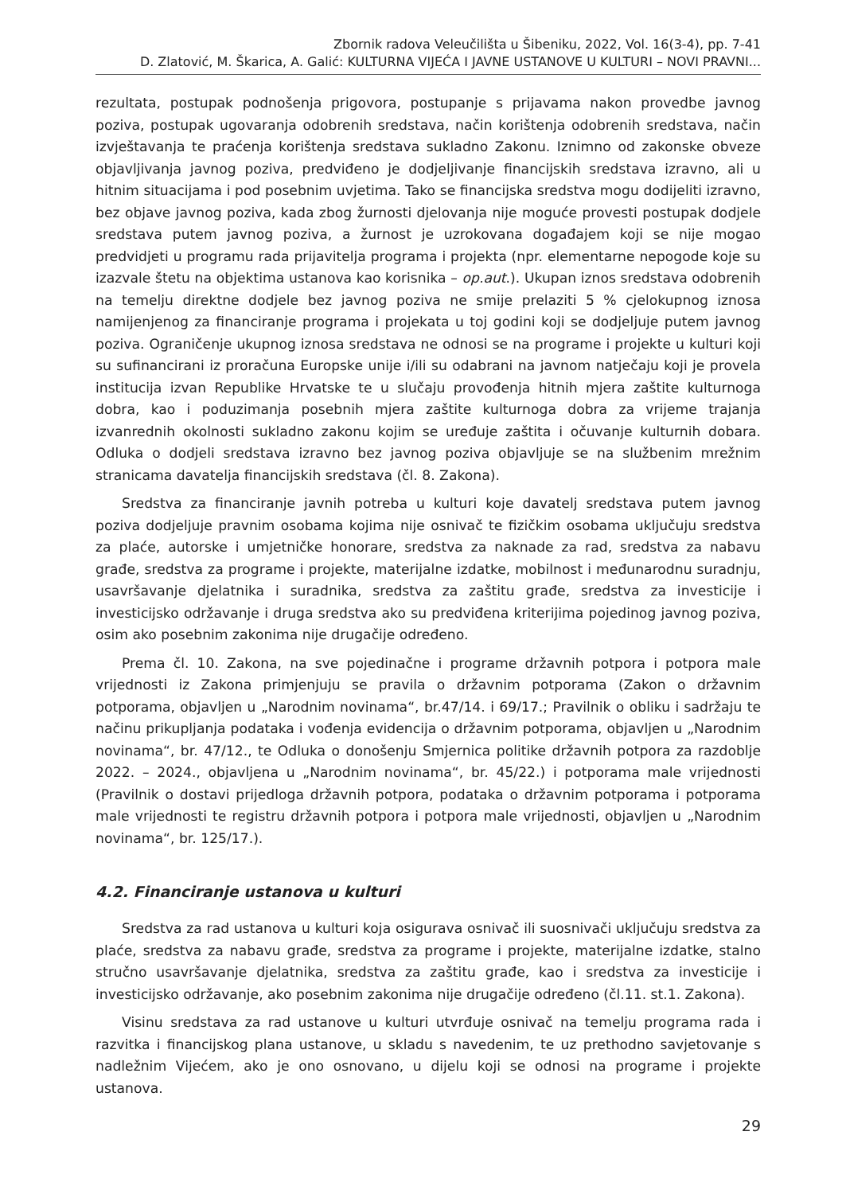Zbornik radova Veleučilišta u Šibeniku, 2022, Vol. 16(3-4), pp. 7-41
D. Zlatović, M. Škarica, A. Galić: KULTURNA VIJEĆA I JAVNE USTANOVE U KULTURI – NOVI PRAVNI...
rezultata, postupak podnošenja prigovora, postupanje s prijavama nakon provedbe javnog poziva, postupak ugovaranja odobrenih sredstava, način korištenja odobrenih sredstava, način izvještavanja te praćenja korištenja sredstava sukladno Zakonu. Iznimno od zakonske obveze objavljivanja javnog poziva, predviđeno je dodjeljivanje financijskih sredstava izravno, ali u hitnim situacijama i pod posebnim uvjetima. Tako se financijska sredstva mogu dodijeliti izravno, bez objave javnog poziva, kada zbog žurnosti djelovanja nije moguće provesti postupak dodjele sredstava putem javnog poziva, a žurnost je uzrokovana događajem koji se nije mogao predvidjeti u programu rada prijavitelja programa i projekta (npr. elementarne nepogode koje su izazvale štetu na objektima ustanova kao korisnika – op.aut.). Ukupan iznos sredstava odobrenih na temelju direktne dodjele bez javnog poziva ne smije prelaziti 5 % cjelokupnog iznosa namijenjenog za financiranje programa i projekata u toj godini koji se dodjeljuje putem javnog poziva. Ograničenje ukupnog iznosa sredstava ne odnosi se na programe i projekte u kulturi koji su sufinancirani iz proračuna Europske unije i/ili su odabrani na javnom natječaju koji je provela institucija izvan Republike Hrvatske te u slučaju provođenja hitnih mjera zaštite kulturnoga dobra, kao i poduzimanja posebnih mjera zaštite kulturnoga dobra za vrijeme trajanja izvanrednih okolnosti sukladno zakonu kojim se uređuje zaštita i očuvanje kulturnih dobara. Odluka o dodjeli sredstava izravno bez javnog poziva objavljuje se na službenim mrežnim stranicama davatelja financijskih sredstava (čl. 8. Zakona).
Sredstva za financiranje javnih potreba u kulturi koje davatelj sredstava putem javnog poziva dodjeljuje pravnim osobama kojima nije osnivač te fizičkim osobama uključuju sredstva za plaće, autorske i umjetničke honorare, sredstva za naknade za rad, sredstva za nabavu građe, sredstva za programe i projekte, materijalne izdatke, mobilnost i međunarodnu suradnju, usavršavanje djelatnika i suradnika, sredstva za zaštitu građe, sredstva za investicije i investicijsko održavanje i druga sredstva ako su predviđena kriterijima pojedinog javnog poziva, osim ako posebnim zakonima nije drugačije određeno.
Prema čl. 10. Zakona, na sve pojedinačne i programe državnih potpora i potpora male vrijednosti iz Zakona primjenjuju se pravila o državnim potporama (Zakon o državnim potporama, objavljen u „Narodnim novinama“, br.47/14. i 69/17.; Pravilnik o obliku i sadržaju te načinu prikupljanja podataka i vođenja evidencija o državnim potporama, objavljen u „Narodnim novinama“, br. 47/12., te Odluka o donošenju Smjernica politike državnih potpora za razdoblje 2022. – 2024., objavljena u „Narodnim novinama“, br. 45/22.) i potporama male vrijednosti (Pravilnik o dostavi prijedloga državnih potpora, podataka o državnim potporama i potporama male vrijednosti te registru državnih potpora i potpora male vrijednosti, objavljen u „Narodnim novinama“, br. 125/17.).
4.2. Financiranje ustanova u kulturi
Sredstva za rad ustanova u kulturi koja osigurava osnivač ili suosnivači uključuju sredstva za plaće, sredstva za nabavu građe, sredstva za programe i projekte, materijalne izdatke, stalno stručno usavršavanje djelatnika, sredstva za zaštitu građe, kao i sredstva za investicije i investicijsko održavanje, ako posebnim zakonima nije drugačije određeno (čl.11. st.1. Zakona).
Visinu sredstava za rad ustanove u kulturi utvrđuje osnivač na temelju programa rada i razvitka i financijskog plana ustanove, u skladu s navedenim, te uz prethodno savjetovanje s nadležnim Vijećem, ako je ono osnovano, u dijelu koji se odnosi na programe i projekte ustanova.
29